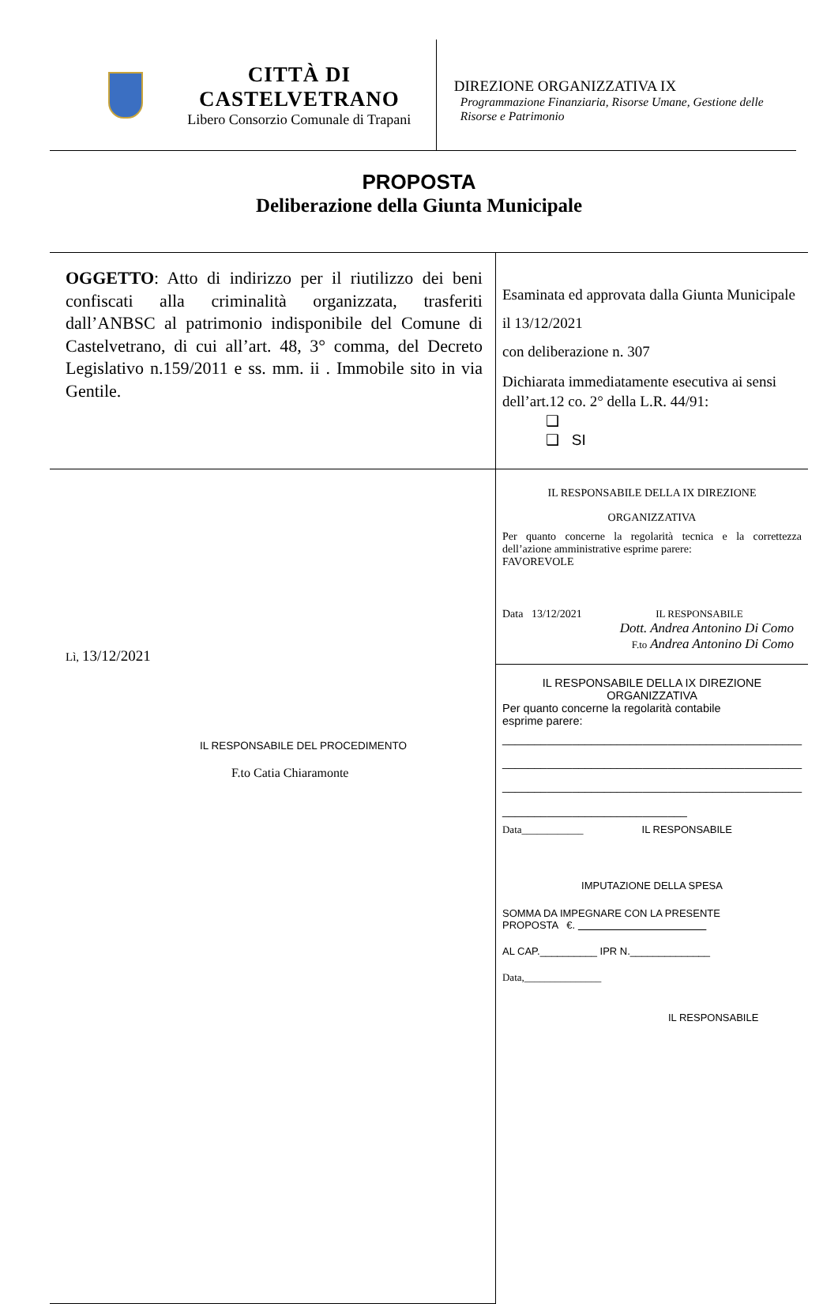CITTÀ DI CASTELVETRANO
Libero Consorzio Comunale di Trapani
DIREZIONE ORGANIZZATIVA IX
Programmazione Finanziaria, Risorse Umane, Gestione delle Risorse e Patrimonio
PROPOSTA
Deliberazione della Giunta Municipale
| OGGETTO : Atto di indirizzo per il riutilizzo dei beni confiscati alla criminalità organizzata, trasferiti dall’ANBSC al patrimonio indisponibile del Comune di Castelvetrano, di cui all’art. 48, 3° comma, del Decreto Legislativo n.159/2011 e ss. mm. ii . Immobile sito in via Gentile. | Esaminata ed approvata dalla Giunta Municipale il 13/12/2021 con deliberazione n. 307 Dichiarata immediatamente esecutiva ai sensi dell’art.12 co. 2° della L.R. 44/91: ❑ ❑ SI |
| Lì, 13/12/2021 IL RESPONSABILE DEL PROCEDIMENTO F.to Catia Chiaramonte | IL RESPONSABILE DELLA IX DIREZIONE ORGANIZZATIVA Per quanto concerne la regolarità tecnica e la correttezza dell’azione amministrative esprime parere: FAVOREVOLE Data 13/12/2021 IL RESPONSABILE Dott. Andrea Antonino Di Como F.to Andrea Antonino Di Como |
| | IL RESPONSABILE DELLA IX DIREZIONE ORGANIZZATIVA Per quanto concerne la regolarità contabile esprime parere: _______________________________________________ _______________________________________________ _______________________________________________ _____________________________ Data____________ IL RESPONSABILE IMPUTAZIONE DELLA SPESA SOMMA DA IMPEGNARE CON LA PRESENTE PROPOSTA €. AL CAP.__________ IPR N.______________ Data,_______________ IL RESPONSABILE |